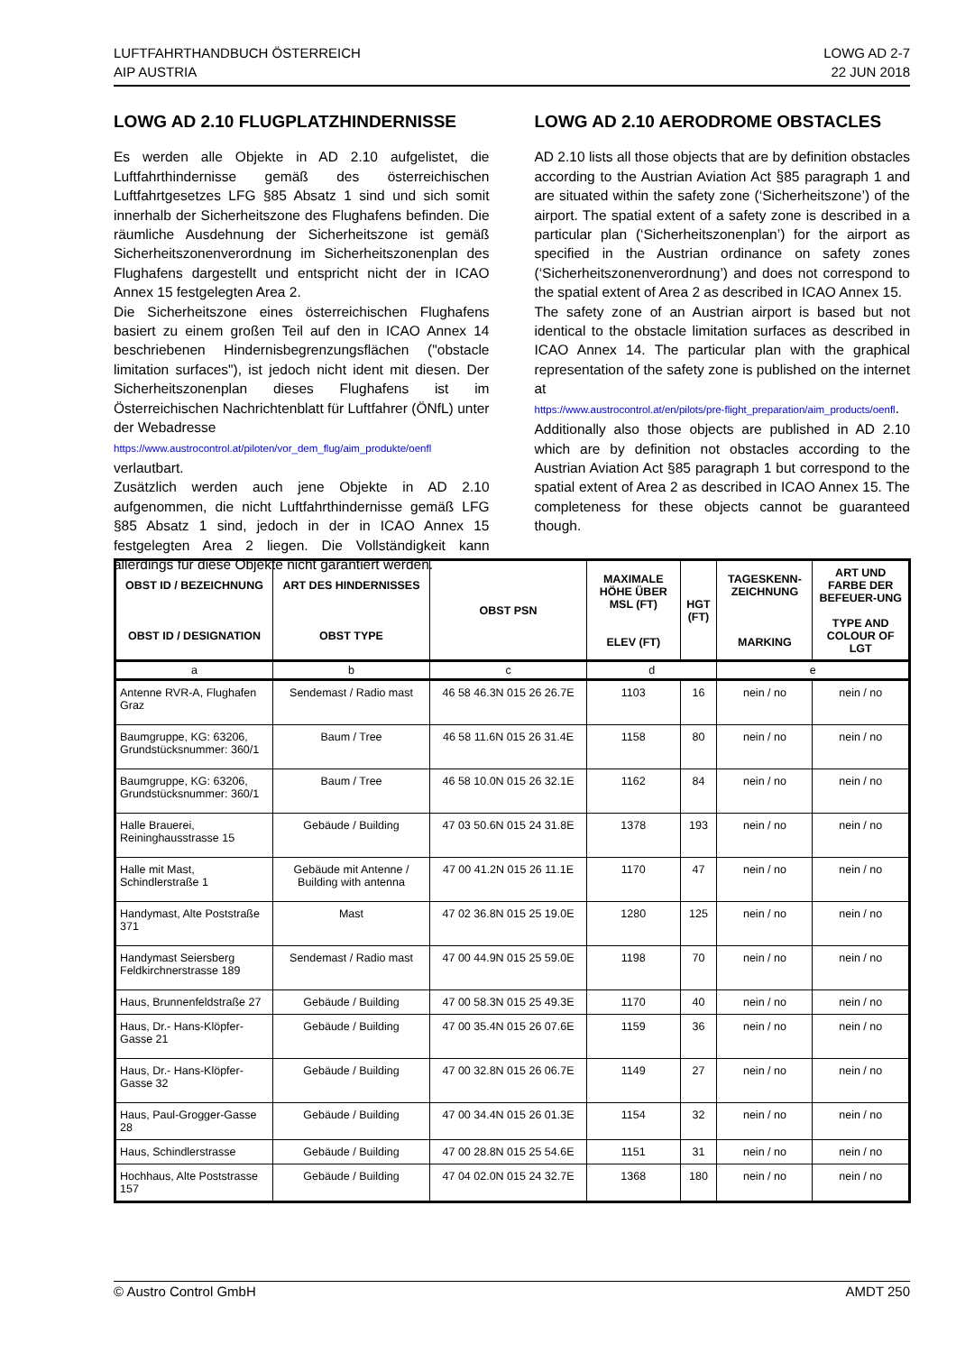LUFTFAHRTHANDBUCH ÖSTERREICH
AIP AUSTRIA
LOWG AD 2-7
22 JUN 2018
LOWG AD 2.10 FLUGPLATZHINDERNISSE
Es werden alle Objekte in AD 2.10 aufgelistet, die Luftfahrthindernisse gemäß des österreichischen Luftfahrtgesetzes LFG §85 Absatz 1 sind und sich somit innerhalb der Sicherheitszone des Flughafens befinden. Die räumliche Ausdehnung der Sicherheitszone ist gemäß Sicherheitszonenverordnung im Sicherheitszonenplan des Flughafens dargestellt und entspricht nicht der in ICAO Annex 15 festgelegten Area 2.
Die Sicherheitszone eines österreichischen Flughafens basiert zu einem großen Teil auf den in ICAO Annex 14 beschriebenen Hindernisbegrenzungsflächen ("obstacle limitation surfaces"), ist jedoch nicht ident mit diesen. Der Sicherheitszonenplan dieses Flughafens ist im Österreichischen Nachrichtenblatt für Luftfahrer (ÖNfL) unter der Webadresse
https://www.austrocontrol.at/piloten/vor_dem_flug/aim_produkte/oenfl
verlautbart.
Zusätzlich werden auch jene Objekte in AD 2.10 aufgenommen, die nicht Luftfahrthindernisse gemäß LFG §85 Absatz 1 sind, jedoch in der in ICAO Annex 15 festgelegten Area 2 liegen. Die Vollständigkeit kann allerdings für diese Objekte nicht garantiert werden.
LOWG AD 2.10 AERODROME OBSTACLES
AD 2.10 lists all those objects that are by definition obstacles according to the Austrian Aviation Act §85 paragraph 1 and are situated within the safety zone (‘Sicherheitszone’) of the airport. The spatial extent of a safety zone is described in a particular plan (‘Sicherheitszonenplan’) for the airport as specified in the Austrian ordinance on safety zones (‘Sicherheitszonenverordnung’) and does not correspond to the spatial extent of Area 2 as described in ICAO Annex 15.
The safety zone of an Austrian airport is based but not identical to the obstacle limitation surfaces as described in ICAO Annex 14. The particular plan with the graphical representation of the safety zone is published on the internet at
https://www.austrocontrol.at/en/pilots/pre-flight_preparation/aim_products/oenfl.
Additionally also those objects are published in AD 2.10 which are by definition not obstacles according to the Austrian Aviation Act §85 paragraph 1 but correspond to the spatial extent of Area 2 as described in ICAO Annex 15. The completeness for these objects cannot be guaranteed though.
| OBST ID / BEZEICHNUNG OBST ID / DESIGNATION | ART DES HINDERNISSES OBST TYPE | OBST PSN | MAXIMALE HÖHE ÜBER MSL (FT) ELEV (FT) | HGT (FT) | TAGESKENN-ZEICHNUNG MARKING | ART UND FARBE DER BEFEUER-UNG TYPE AND COLOUR OF LGT |
| --- | --- | --- | --- | --- | --- | --- |
| a | b | c | d | | e | |
| Antenne RVR-A, Flughafen Graz | Sendemast / Radio mast | 46 58 46.3N 015 26 26.7E | 1103 | 16 | nein / no | nein / no |
| Baumgruppe, KG: 63206, Grundstücksnummer: 360/1 | Baum / Tree | 46 58 11.6N 015 26 31.4E | 1158 | 80 | nein / no | nein / no |
| Baumgruppe, KG: 63206, Grundstücksnummer: 360/1 | Baum / Tree | 46 58 10.0N 015 26 32.1E | 1162 | 84 | nein / no | nein / no |
| Halle Brauerei, Reininghausstrasse 15 | Gebäude / Building | 47 03 50.6N 015 24 31.8E | 1378 | 193 | nein / no | nein / no |
| Halle mit Mast, Schindlerstraße 1 | Gebäude mit Antenne / Building with antenna | 47 00 41.2N 015 26 11.1E | 1170 | 47 | nein / no | nein / no |
| Handymast, Alte Poststraße 371 | Mast | 47 02 36.8N 015 25 19.0E | 1280 | 125 | nein / no | nein / no |
| Handymast Seiersberg Feldkirchnerstrasse 189 | Sendemast / Radio mast | 47 00 44.9N 015 25 59.0E | 1198 | 70 | nein / no | nein / no |
| Haus, Brunnenfeldstraße 27 | Gebäude / Building | 47 00 58.3N 015 25 49.3E | 1170 | 40 | nein / no | nein / no |
| Haus, Dr.- Hans-Klöpfer-Gasse 21 | Gebäude / Building | 47 00 35.4N 015 26 07.6E | 1159 | 36 | nein / no | nein / no |
| Haus, Dr.- Hans-Klöpfer-Gasse 32 | Gebäude / Building | 47 00 32.8N 015 26 06.7E | 1149 | 27 | nein / no | nein / no |
| Haus, Paul-Grogger-Gasse 28 | Gebäude / Building | 47 00 34.4N 015 26 01.3E | 1154 | 32 | nein / no | nein / no |
| Haus, Schindlerstrasse | Gebäude / Building | 47 00 28.8N 015 25 54.6E | 1151 | 31 | nein / no | nein / no |
| Hochhaus, Alte Poststrasse 157 | Gebäude / Building | 47 04 02.0N 015 24 32.7E | 1368 | 180 | nein / no | nein / no |
© Austro Control GmbH AMDT 250